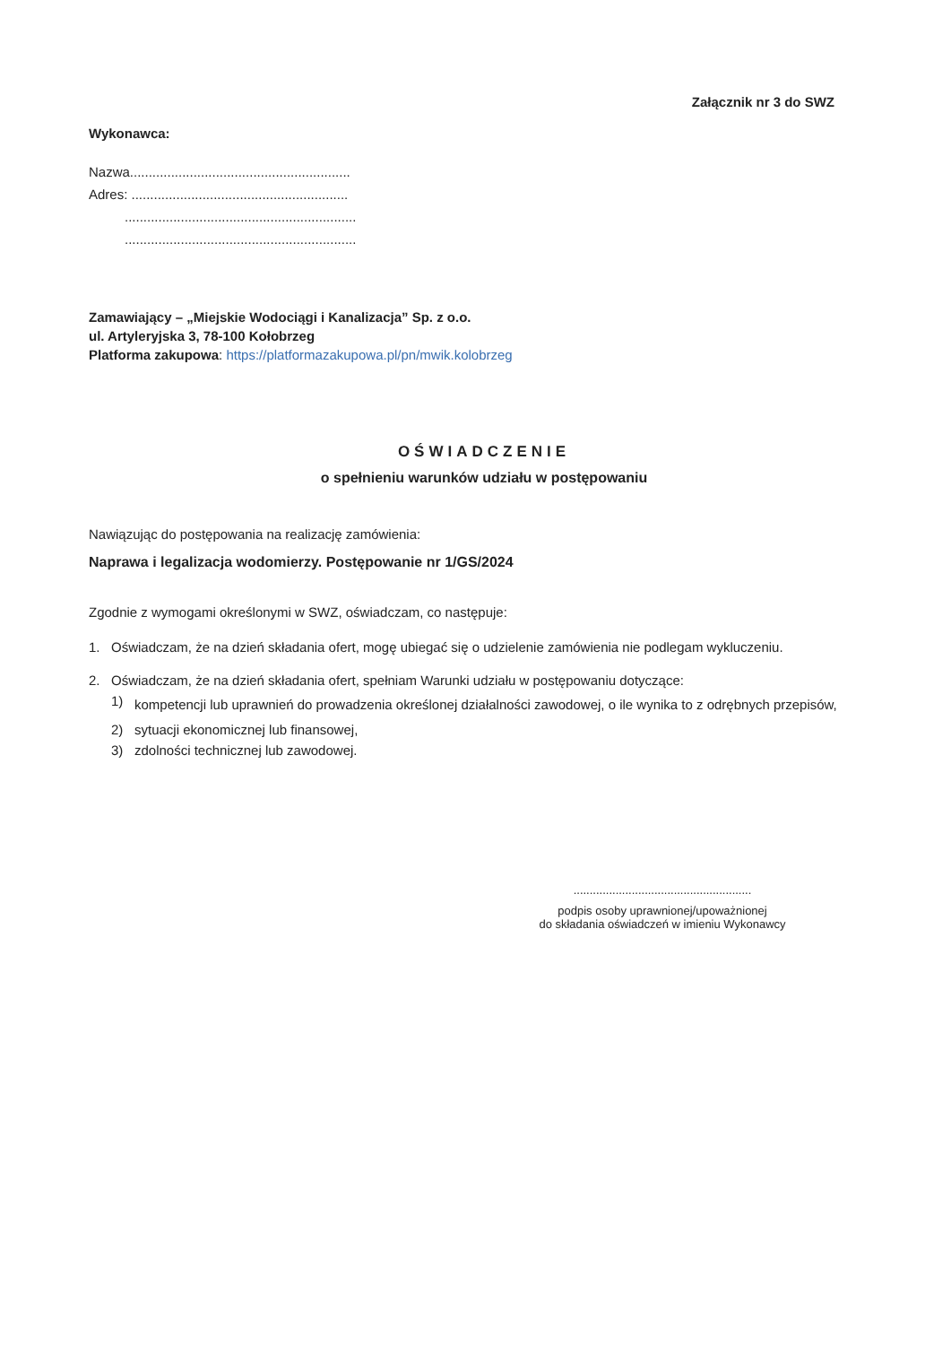Załącznik nr 3 do SWZ
Wykonawca:
Nazwa...........................................................
Adres: ..........................................................
..............................................................
..............................................................
Zamawiający – „Miejskie Wodociągi i Kanalizacja” Sp. z o.o.
ul. Artyleryjska 3, 78-100 Kołobrzeg
Platforma zakupowa: https://platformazakupowa.pl/pn/mwik.kolobrzeg
OŚWIADCZENIE
o spełnieniu warunków udziału w postępowaniu
Nawiązując do postępowania na realizację zamówienia:
Naprawa i legalizacja wodomierzy. Postępowanie nr 1/GS/2024
Zgodnie z wymogami określonymi w SWZ, oświadczam, co następuje:
1. Oświadczam, że na dzień składania ofert, mogę ubiegać się o udzielenie zamówienia nie podlegam wykluczeniu.
2. Oświadczam, że na dzień składania ofert, spełniam Warunki udziału w postępowaniu dotyczące:
1) kompetencji lub uprawnień do prowadzenia określonej działalności zawodowej, o ile wynika to z odrębnych przepisów,
2) sytuacji ekonomicznej lub finansowej,
3) zdolności technicznej lub zawodowej.
.......................................................
podpis osoby uprawnionej/upoważnionej
do składania oświadczeń w imieniu Wykonawcy